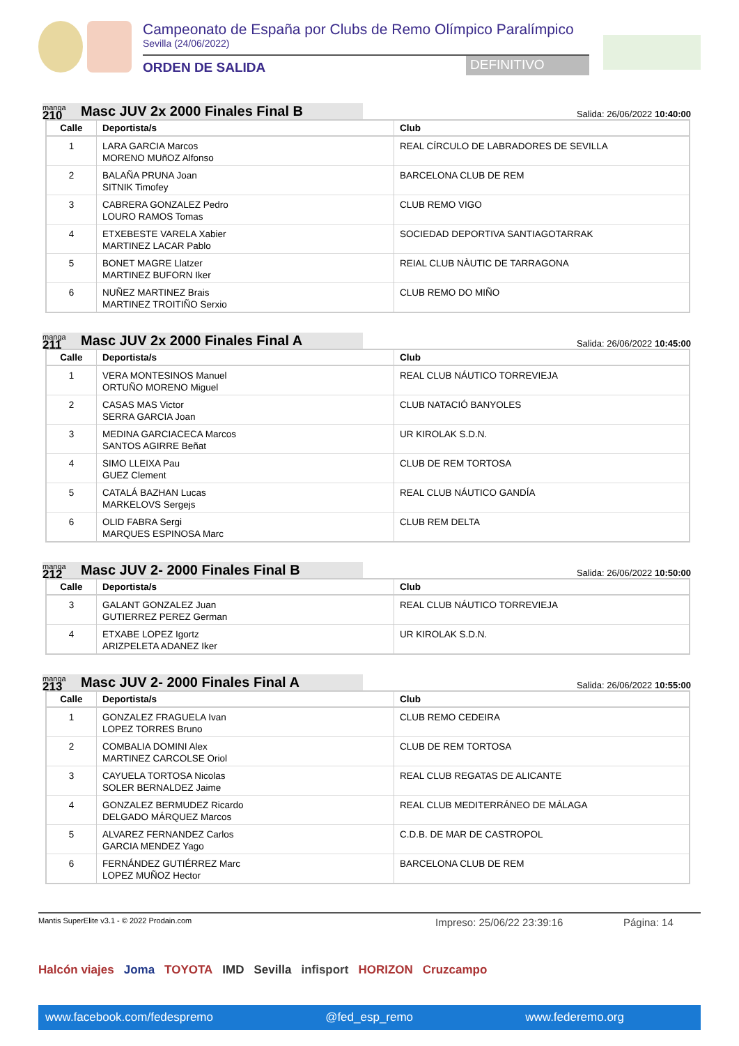Campeonato de España por Clubs de Remo Olímpico Paralímpico
Sevilla (24/06/2022)
ORDEN DE SALIDA
DEFINITIVO
manga
210
Masc JUV 2x 2000 Finales Final B
Salida: 26/06/2022 10:40:00
| Calle | Deportista/s | Club |
| --- | --- | --- |
| 1 | LARA GARCIA Marcos MORENO MUñOZ Alfonso | REAL CÍRCULO DE LABRADORES DE SEVILLA |
| 2 | BALAÑA PRUNA Joan SITNIK Timofey | BARCELONA CLUB DE REM |
| 3 | CABRERA GONZALEZ Pedro LOURO RAMOS Tomas | CLUB REMO VIGO |
| 4 | ETXEBESTE VARELA Xabier MARTINEZ LACAR Pablo | SOCIEDAD DEPORTIVA SANTIAGOTARRAK |
| 5 | BONET MAGRE Llatzer MARTINEZ BUFORN Iker | REIAL CLUB NÀUTIC DE TARRAGONA |
| 6 | NUÑEZ MARTINEZ Brais MARTINEZ TROITIÑO Serxio | CLUB REMO DO MIÑO |
manga
211
Masc JUV 2x 2000 Finales Final A
Salida: 26/06/2022 10:45:00
| Calle | Deportista/s | Club |
| --- | --- | --- |
| 1 | VERA MONTESINOS Manuel ORTUÑO MORENO Miguel | REAL CLUB NÁUTICO TORREVIEJA |
| 2 | CASAS MAS Victor SERRA GARCIA Joan | CLUB NATACIÓ BANYOLES |
| 3 | MEDINA GARCIACECA Marcos SANTOS AGIRRE Beñat | UR KIROLAK S.D.N. |
| 4 | SIMO LLEIXA Pau GUEZ Clement | CLUB DE REM TORTOSA |
| 5 | CATALÁ BAZHAN Lucas MARKELOVS Sergejs | REAL CLUB NÁUTICO GANDÍA |
| 6 | OLID FABRA Sergi MARQUES ESPINOSA Marc | CLUB REM DELTA |
manga
212
Masc JUV 2- 2000 Finales Final B
Salida: 26/06/2022 10:50:00
| Calle | Deportista/s | Club |
| --- | --- | --- |
| 3 | GALANT GONZALEZ Juan GUTIERREZ PEREZ German | REAL CLUB NÁUTICO TORREVIEJA |
| 4 | ETXABE LOPEZ Igortz ARIZPELETA ADANEZ Iker | UR KIROLAK S.D.N. |
manga
213
Masc JUV 2- 2000 Finales Final A
Salida: 26/06/2022 10:55:00
| Calle | Deportista/s | Club |
| --- | --- | --- |
| 1 | GONZALEZ FRAGUELA Ivan LOPEZ TORRES Bruno | CLUB REMO CEDEIRA |
| 2 | COMBALIA DOMINI Alex MARTINEZ CARCOLSE Oriol | CLUB DE REM TORTOSA |
| 3 | CAYUELA TORTOSA Nicolas SOLER BERNALDEZ Jaime | REAL CLUB REGATAS DE ALICANTE |
| 4 | GONZALEZ BERMUDEZ Ricardo DELGADO MÁRQUEZ Marcos | REAL CLUB MEDITERRÁNEO DE MÁLAGA |
| 5 | ALVAREZ FERNANDEZ Carlos GARCIA MENDEZ Yago | C.D.B. DE MAR DE CASTROPOL |
| 6 | FERNÁNDEZ GUTIÉRREZ Marc LOPEZ MUÑOZ Hector | BARCELONA CLUB DE REM |
Mantis SuperElite v3.1 - © 2022 Prodain.com Impreso: 25/06/22 23:39:16 Página: 14
Halcón viajes Joma TOYOTA IMD Sevilla infisport HORIZON Cruzcampo
www.facebook.com/fedespremo @fed_esp_remo www.federemo.org